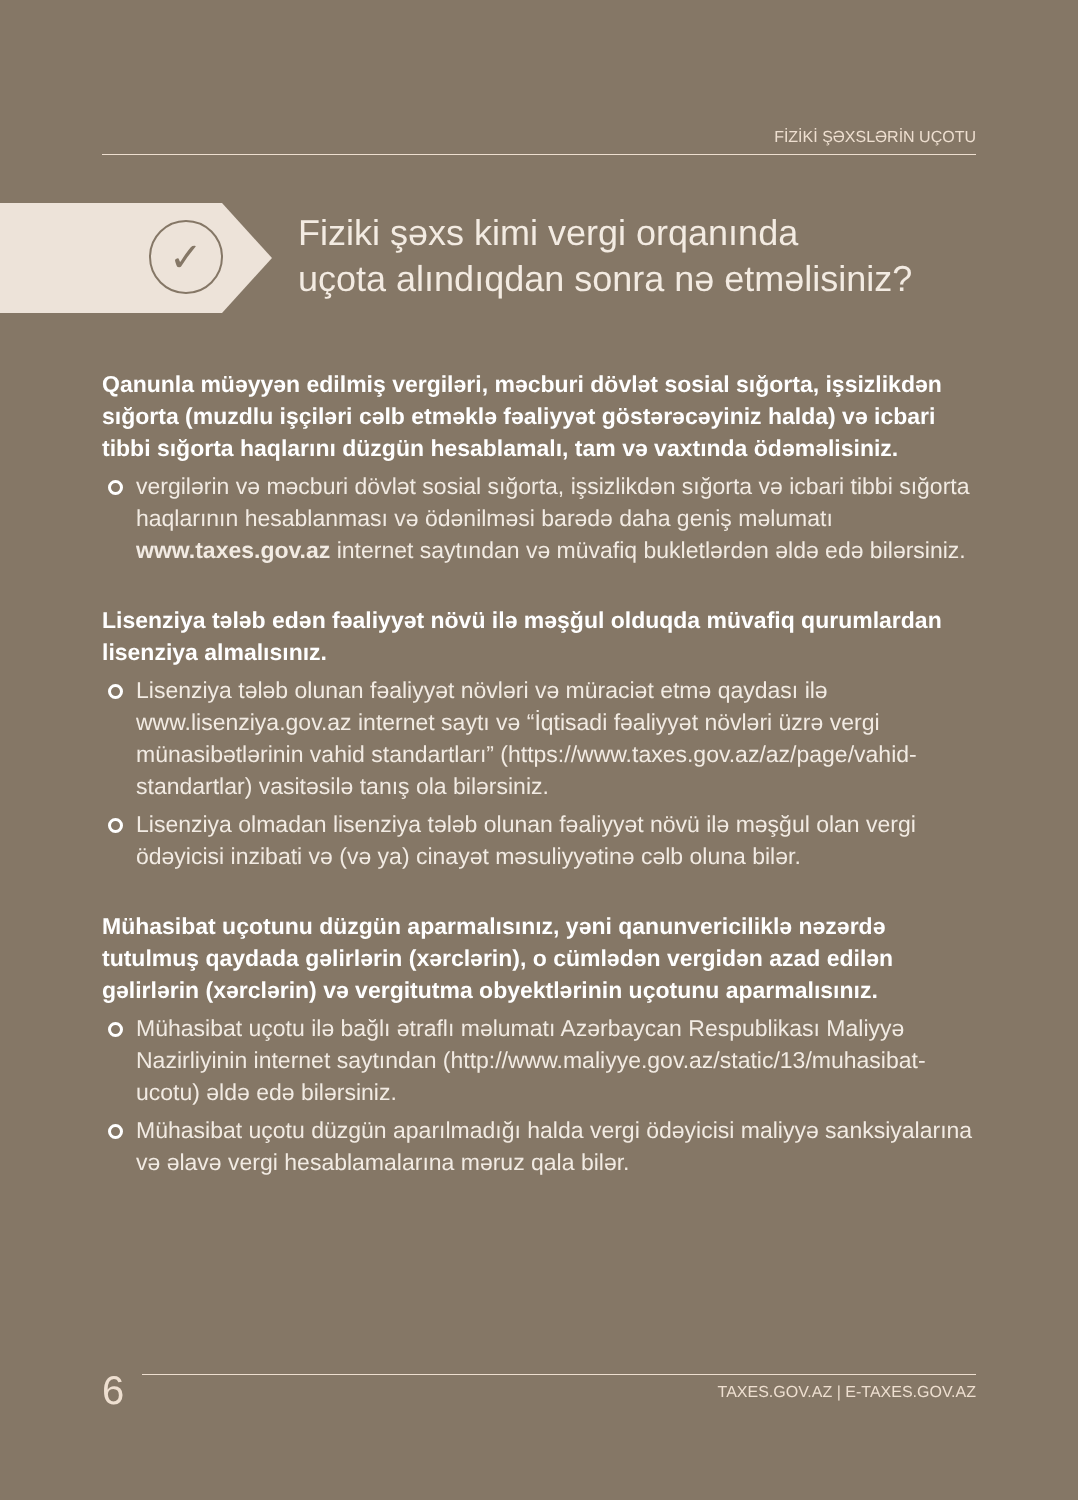FİZİKİ ŞƏXSLƏRİN UÇOTU
✓
Fiziki şəxs kimi vergi orqanında
uçota alındıqdan sonra nə etməlisiniz?
Qanunla müəyyən edilmiş vergiləri, məcburi dövlət sosial sığorta, işsizlikdən sığorta (muzdlu işçiləri cəlb etməklə fəaliyyət göstərəcəyiniz halda) və icbari tibbi sığorta haqlarını düzgün hesablamalı, tam və vaxtında ödəməlisiniz.
vergilərin və məcburi dövlət sosial sığorta, işsizlikdən sığorta və icbari tibbi sığorta haqlarının hesablanması və ödənilməsi barədə daha geniş məlumatı www.taxes.gov.az internet saytından və müvafiq bukletlərdən əldə edə bilərsiniz.
Lisenziya tələb edən fəaliyyət növü ilə məşğul olduqda müvafiq qurumlardan lisenziya almalısınız.
Lisenziya tələb olunan fəaliyyət növləri və müraciət etmə qaydası ilə www.lisenziya.gov.az internet saytı və “İqtisadi fəaliyyət növləri üzrə vergi münasibətlərinin vahid standartları” (https://www.taxes.gov.az/az/page/vahid-standartlar) vasitəsilə tanış ola bilərsiniz.
Lisenziya olmadan lisenziya tələb olunan fəaliyyət növü ilə məşğul olan vergi ödəyicisi inzibati və (və ya) cinayət məsuliyyətinə cəlb oluna bilər.
Mühasibat uçotunu düzgün aparmalısınız, yəni qanunvericiliklə nəzərdə tutulmuş qaydada gəlirlərin (xərclərin), o cümlədən vergidən azad edilən gəlirlərin (xərclərin) və vergitutma obyektlərinin uçotunu aparmalısınız.
Mühasibat uçotu ilə bağlı ətraflı məlumatı Azərbaycan Respublikası Maliyyə Nazirliyinin internet saytından (http://www.maliyye.gov.az/static/13/muhasibat-ucotu) əldə edə bilərsiniz.
Mühasibat uçotu düzgün aparılmadığı halda vergi ödəyicisi maliyyə sanksiyalarına və əlavə vergi hesablamalarına məruz qala bilər.
6
TAXES.GOV.AZ | E-TAXES.GOV.AZ